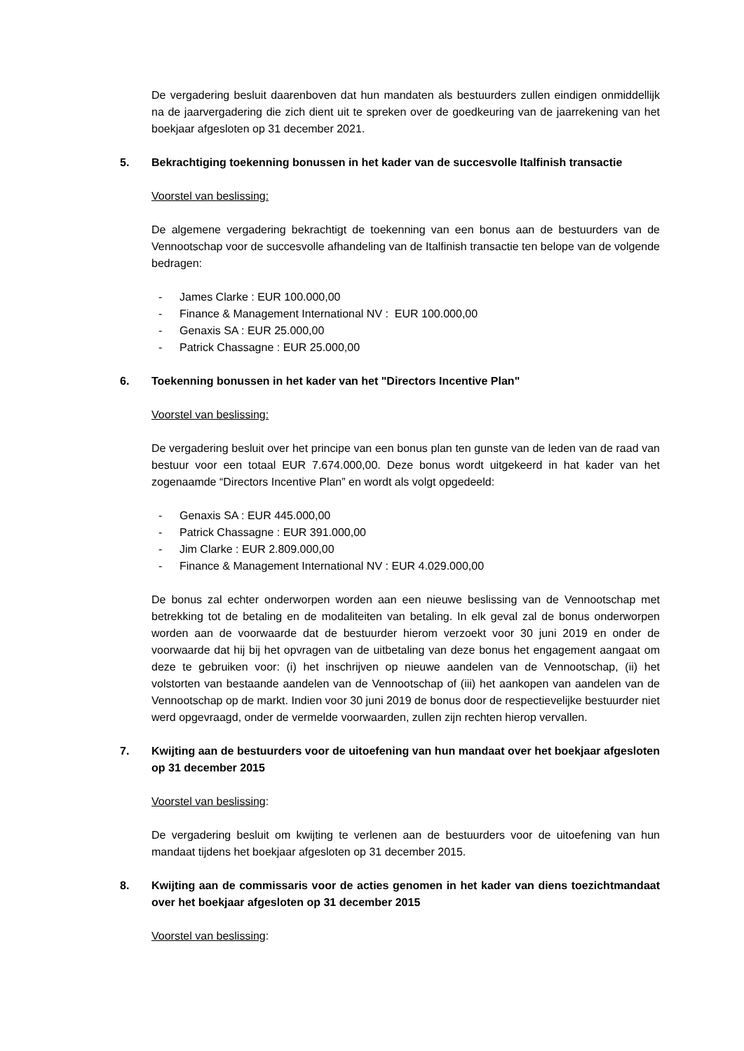De vergadering besluit daarenboven dat hun mandaten als bestuurders zullen eindigen onmiddellijk na de jaarvergadering die zich dient uit te spreken over de goedkeuring van de jaarrekening van het boekjaar afgesloten op 31 december 2021.
5. Bekrachtiging toekenning bonussen in het kader van de succesvolle Italfinish transactie
Voorstel van beslissing:
De algemene vergadering bekrachtigt de toekenning van een bonus aan de bestuurders van de Vennootschap voor de succesvolle afhandeling van de Italfinish transactie ten belope van de volgende bedragen:
- James Clarke : EUR 100.000,00
- Finance & Management International NV : EUR 100.000,00
- Genaxis SA : EUR 25.000,00
- Patrick Chassagne : EUR 25.000,00
6. Toekenning bonussen in het kader van het "Directors Incentive Plan"
Voorstel van beslissing:
De vergadering besluit over het principe van een bonus plan ten gunste van de leden van de raad van bestuur voor een totaal EUR 7.674.000,00. Deze bonus wordt uitgekeerd in hat kader van het zogenaamde “Directors Incentive Plan” en wordt als volgt opgedeeld:
- Genaxis SA : EUR 445.000,00
- Patrick Chassagne : EUR 391.000,00
- Jim Clarke : EUR 2.809.000,00
- Finance & Management International NV : EUR 4.029.000,00
De bonus zal echter onderworpen worden aan een nieuwe beslissing van de Vennootschap met betrekking tot de betaling en de modaliteiten van betaling. In elk geval zal de bonus onderworpen worden aan de voorwaarde dat de bestuurder hierom verzoekt voor 30 juni 2019 en onder de voorwaarde dat hij bij het opvragen van de uitbetaling van deze bonus het engagement aangaat om deze te gebruiken voor: (i) het inschrijven op nieuwe aandelen van de Vennootschap, (ii) het volstorten van bestaande aandelen van de Vennootschap of (iii) het aankopen van aandelen van de Vennootschap op de markt. Indien voor 30 juni 2019 de bonus door de respectievelijke bestuurder niet werd opgevraagd, onder de vermelde voorwaarden, zullen zijn rechten hierop vervallen.
7. Kwijting aan de bestuurders voor de uitoefening van hun mandaat over het boekjaar afgesloten op 31 december 2015
Voorstel van beslissing:
De vergadering besluit om kwijting te verlenen aan de bestuurders voor de uitoefening van hun mandaat tijdens het boekjaar afgesloten op 31 december 2015.
8. Kwijting aan de commissaris voor de acties genomen in het kader van diens toezichtmandaat over het boekjaar afgesloten op 31 december 2015
Voorstel van beslissing: